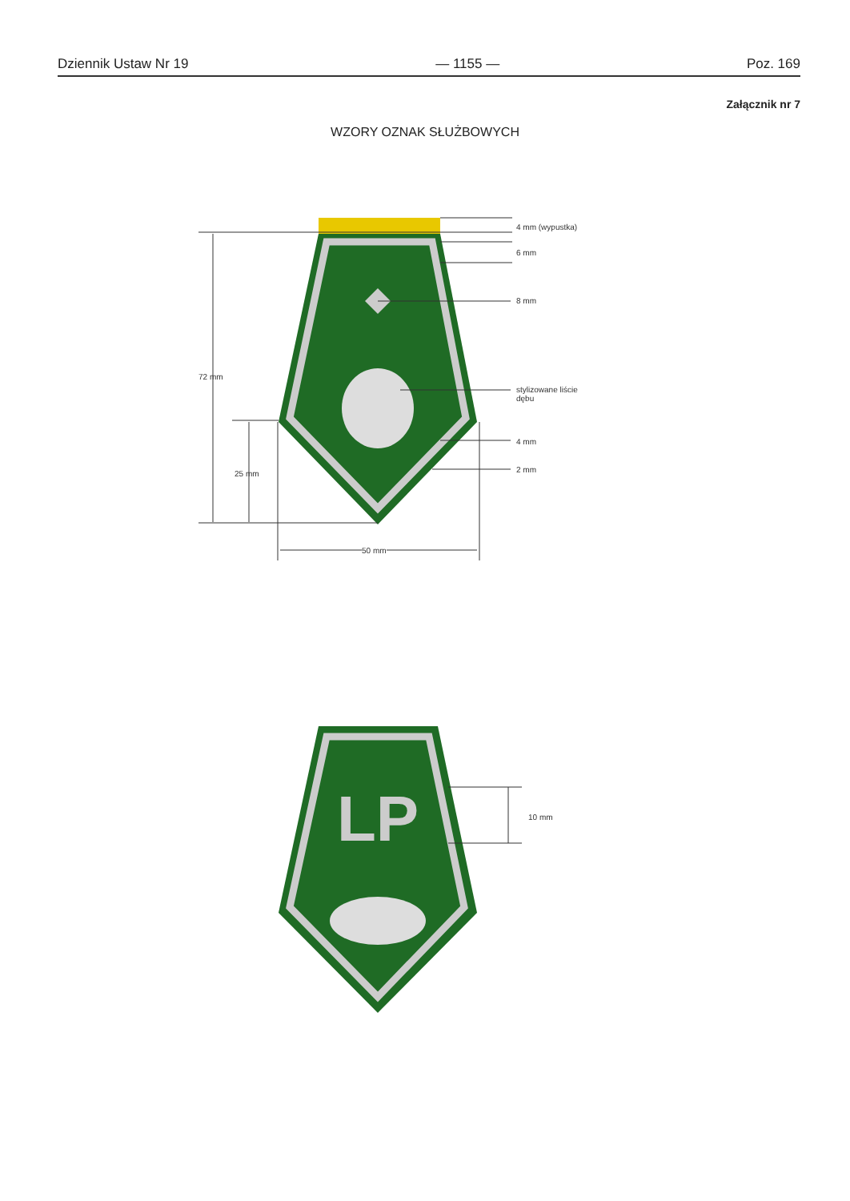Dziennik Ustaw Nr 19 — 1155 — Poz. 169
Załącznik nr 7
WZORY OZNAK SŁUŻBOWYCH
LP
4 mm (wypustka)
6 mm
8 mm
72 mm
stylizowane liście
dębu
4 mm
2 mm
25 mm
50 mm
10 mm